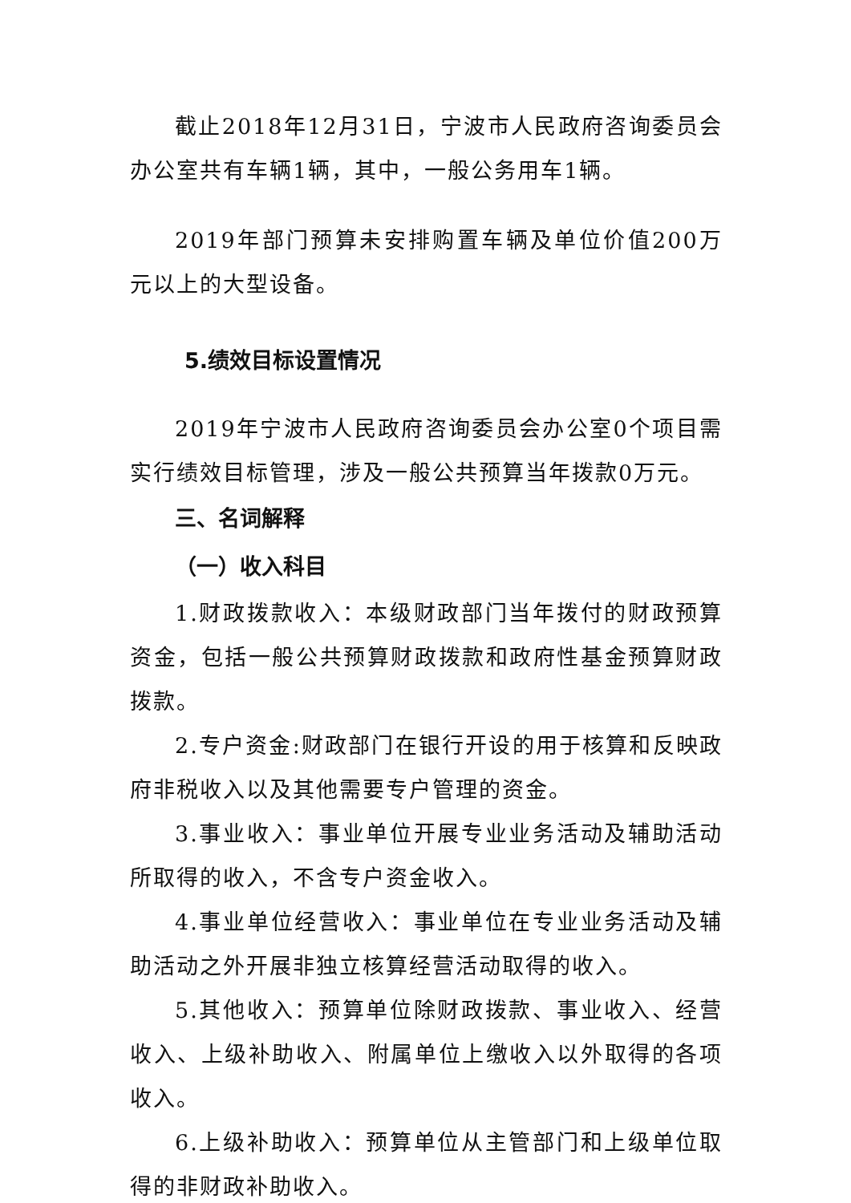截止2018年12月31日，宁波市人民政府咨询委员会办公室共有车辆1辆，其中，一般公务用车1辆。
2019年部门预算未安排购置车辆及单位价值200万元以上的大型设备。
5.绩效目标设置情况
2019年宁波市人民政府咨询委员会办公室0个项目需实行绩效目标管理，涉及一般公共预算当年拨款0万元。
三、名词解释
（一）收入科目
1.财政拨款收入：本级财政部门当年拨付的财政预算资金，包括一般公共预算财政拨款和政府性基金预算财政拨款。
2.专户资金:财政部门在银行开设的用于核算和反映政府非税收入以及其他需要专户管理的资金。
3.事业收入：事业单位开展专业业务活动及辅助活动所取得的收入，不含专户资金收入。
4.事业单位经营收入：事业单位在专业业务活动及辅助活动之外开展非独立核算经营活动取得的收入。
5.其他收入：预算单位除财政拨款、事业收入、经营收入、上级补助收入、附属单位上缴收入以外取得的各项收入。
6.上级补助收入：预算单位从主管部门和上级单位取得的非财政补助收入。